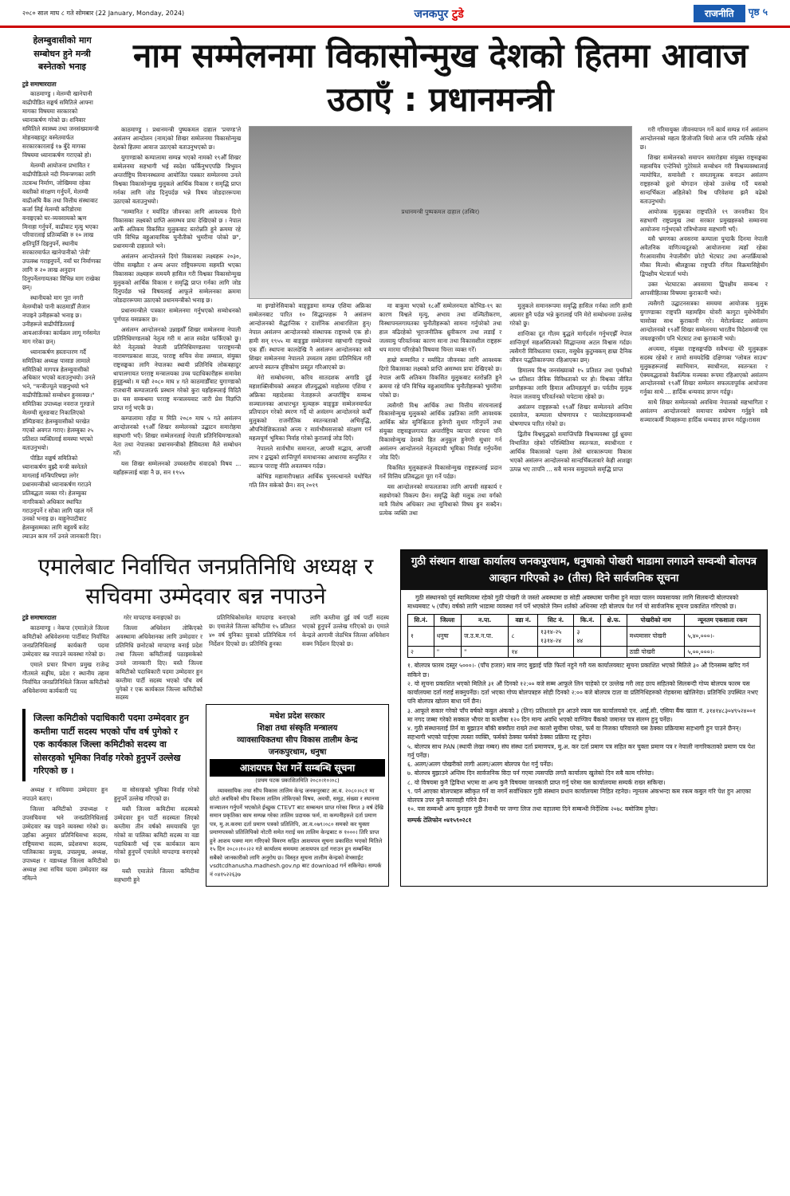२०८० साल माघ ८ गते सोमबार (22 January, Monday, 2024)
जनकपुर टुडे
राजनीति पृष्ठ ५
हेलम्बुवासीको माग सम्बोधन हुने मन्त्री बस्नेतको भनाइ
टुडे समाचारदाता
काठमाण्डु । मेलम्ची खानेपानी बाढीपीडित सङ्घर्ष समितिले आफ्ना मागका विषयमा सरकारको ध्यानाकर्षण गरेको छ। शनिबार समितिले स्वास्थ्य तथा जनसंख्यामन्त्री मोहनबहादुर बस्नेतमार्फत सरकारकारलाई १७ बुँदे मागका विषयमा ध्यानाकर्षण गराएको हो।
मेलम्ची आयोजना प्रभावित र बाढीपीडितले नदी नियन्त्रणका लागि तटबन्ध निर्माण, जोखिममा रहेका बस्तीको संरक्षण गर्नुपर्ने, मेलम्ची बाढीअघि बैंक तथा वित्तीय संस्थाबाट कर्जा लिई मेलम्ची करिडोरमा बनाइएको घर-व्यवसायको ऋण मिनाहा गर्नुपर्ने, बाढीबाट मृत्यु भएका परिवारलाई प्रतिव्यक्ति रु १० लाख क्षतिपूर्ति दिइनुपर्ने, स्थानीय सरकारमार्फत खानेपानीको 'लेवी' उपलब्ध गराइनुपर्ने, नयाँ घर निर्माणका लागि रु २० लाख अनुदान दिनुपर्नेलगायतका विभिन्न माग राखेका छन्।
स्थानीयको माग पूरा नगरी मेलम्चीको पानी काठमाडौँ लैजान नपाइने उनीहरूको भनाइ छ। उनीहरूले बाढीपीडितलाई आयआर्जनका कार्यक्रम लागू गर्नसमेत माग गरेका छन्।
ध्यानाकर्षण हस्तान्तरण गर्दै समितिका अध्यक्ष पासाङ लामाले समितिको मागपत्र हेलम्बुवासीको अधिकार भएको बताउनुभयो। उनले भने, "मन्त्रीज्यूले चाहनुभयो भने बाढीपीडितको सम्बोधन हुनसक्छ।" समितिका उपाध्यक्ष नवराज गुरुङले मेलम्ची सुरुङबाट निकालिएको डम्पिङबाट हेलम्बुवासीको घरखेत गएको अवगत गराए। हेलम्बुका २५ प्रतिशत व्यक्तिलाई समस्या भएको बताउनुभयो।
पीडित सङ्घर्ष समितिको ध्यानाकर्षण बुझ्दै मन्त्री बस्नेतले मागलाई मन्त्रिपरिषद्मा लगेर प्रधानमन्त्रीको ध्यानाकर्षण गराउने प्रतिबद्धता व्यक्त गरे। हेलम्बुका नागरिकको अधिकार स्थापित गराउनुपर्ने र सोका लागि पहल गर्ने उनको भनाइ छ। बाहुनेपाटीबाट हेलम्बुसम्मका लागि बहुवर्षे बजेट ल्याउन काम गर्ने उनले जानकारी दिए।
नाम सम्मेलनमा विकासोन्मुख देशको हितमा आवाज उठाएँ : प्रधानमन्त्री
काठमाण्डु । प्रधानमन्त्री पुष्पकमल दाहाल 'प्रचण्ड'ले असंलग्न आन्दोलन (नाम)को शिखर सम्मेलनमा विकासोन्मुख देशको हितमा आवाज उठाएको बताउनुभएको छ।
युगाण्डाको कम्पालामा सम्पन्न भएको नामको १९औँ शिखर सम्मेलनमा सहभागी भई स्वदेश फर्किनुभएपछि त्रिभुवन अन्तर्राष्ट्रिय विमानस्थलमा आयोजित पत्रकार सम्मेलनमा उनले विश्वका विकासोन्मुख मुलुकले आर्थिक विकास र समृद्धि प्राप्त गर्नका लागि जोड दिनुपर्दछ भन्ने विषय जोडदाररूपमा उठाएको बताउनुभयो।
"सम्मानित र मर्यादित जीवनका लागि आवश्यक दिगो विकासका लक्ष्यको प्राप्ति असम्भव प्रायः देखिएको छ । नेपाल आफैँ अतिकम विकसित मुलुकबाट स्तरोन्नति हुने क्रममा रहे पनि विभिन्न बहुआयामिक चुनौतीको भुमरीमा परेको छ", प्रधानमन्त्री दाहालले भने।
असंलग्न आन्दोलनले दिगो विकासका लक्ष्यहरू २०३०, पेरिस सम्झौता र अन्य अन्तर राष्ट्रियरूपमा सहमति भएका विकासका लक्ष्यहरू समयमै हासिल गरी विश्वका विकासोन्मुख मुलुकको आर्थिक विकास र समृद्धि प्राप्त गर्नका लागि जोड दिनुपर्दछ भन्ने विषयलाई आफूले सम्मेलनका क्रममा जोडदाररूपमा उठाएको प्रधानमन्त्रीको भनाइ छ।
प्रधानमन्त्रीले पत्रकार सम्मेलनमा गर्नुभएको सम्बोधनको पूर्णपाठ यसप्रकार छ।
असंलग्न आन्दोलनको उन्नाइसौँ शिखर सम्मेलनमा नेपाली प्रतिनिधिमण्डलको नेतृत्व गरी म आज स्वदेश फर्किएको छु। मेरो नेतृत्वको नेपाली प्रतिनिधिमण्डलमा परराष्ट्रमन्त्री नारायणप्रकाश साउद, परराष्ट्र सचिव सेवा लम्साल, संयुक्त राष्ट्रसङ्घका लागि नेपालका स्थायी प्रतिनिधि लोकबहादुर थापालगायत परराष्ट्र मन्त्रालयका उच्च पदाधिकारीहरू समावेश हुनुहुन्थ्यो। म यही २०८० माघ ४ गते काठमाडौँबाट युगाण्डाको राजधानी कम्पालातर्फ प्रस्थान गरेको कुरा यहाँहरूलाई विदितै छ। यस सम्बन्धमा परराष्ट्र मन्त्रालयबाट जारी प्रेस विज्ञप्ति प्राप्त गर्नु भएकै छ।
कम्पालामा रहँदा म मिति २०८० माघ ५ गते असंलग्न आन्दोलनको १९औँ शिखर सम्मेलनको उद्घाटन समारोहमा सहभागी भएँ। शिखर सम्मेलनलाई नेपाली प्रतिनिधिमण्डलको नेता तथा नेपालका प्रधानमन्त्रीको हैसियतमा मैले सम्बोधन गरेँ।
यस शिखर सम्मेलनको उच्चस्तरीय संवादको विषय ... यहाँहरूलाई थाहा नै छ, सन १९५५
प्रधानमन्त्री पुष्पकमल दाहाल (तस्बिर)
मा इण्डोनेसियाको बाङ्डुङमा सम्पन्न एशिया अफ्रिका सम्मेलनबाट पारित १० सिद्धान्तहरू नै असंलग्न आन्दोलनको सैद्धान्तिक र दार्शनिक आधारशिला हुन्। नेपाल असंलग्न आन्दोलनको संस्थापक राष्ट्रमध्ये एक हो। हामी सन् १९५५ मा बाङ्डुङ सम्मेलनमा सहभागी राष्ट्रमध्ये एक हौँ। स्थापना कालदेखि नै असंलग्न आन्दोलनका सबै शिखर सम्मेलनमा नेपालले उच्चतम तहमा प्रतिनिधित्व गरी आफ्नो स्वतन्त्र दृष्टिकोण प्रस्तुत गरिआएको छ।
मेरो सम्बोधनमा, करिब सातदशक अगाडि दुई महाशक्तिबीचको असहज शीतयुद्धको माहोलमा एशिया र अफ्रिका महादेशका नेताहरूले अन्तर्राष्ट्रिय सम्बन्ध सञ्चालनका आधारभूत मूल्यहरू बाङ्डुङ सम्मेलनमार्फत प्रतिपादन गरेको स्मरण गर्दै यो असंलग्न आन्दोलनले कयौँ मुलुकको राजनीतिक स्वतन्त्रताको अभिवृद्धि, औपनिवेशिकताको अन्त्य र सार्वभौमसत्ताको संरक्षण गर्न महत्वपूर्ण भूमिका निर्वाह गरेको कुरालाई जोड दिएँ।
नेपालले सार्वभौम समानता, आपसी सद्भाव, आपसी लाभ र द्वन्द्वको शान्तिपूर्ण समाधानका आधारमा सन्तुलित र स्वतन्त्र परराष्ट्र नीति अवलम्बन गर्दछ।
कोभिड महामारीपश्चात आर्थिक पुनरुत्थानले यथोचित गति लिन सकेको छैन। सन् २०१९
मा बाकुमा भएको १८औँ सम्मेलनयता कोभिड-१९ का कारण विश्वले मृत्यु, अभाव तथा वञ्चितीकरण, विस्थापनलगायतका चुनौतीहरूको सामना गर्नुपरेको तथा हाल बढिरहेको भूराजनीतिक ध्रुवीकरण तथा लडाइँ र जलवायु परिवर्तनका कारण साना तथा विकासशील राष्ट्रहरू थप मारमा परिरहेको विषयमा चिन्ता व्यक्त गरेँ।
हाम्रो सम्मानित र मर्यादित जीवनका लागि आवश्यक दिगो विकासका लक्ष्यको प्राप्ति असम्भव प्रायः देखिएको छ। नेपाल आफैँ अतिकम विकसित मुलुकबाट स्तरोन्नति हुने क्रममा रहे पनि विभिन्न बहुआयामिक चुनौतीहरूको भुमरीमा परेको छ।
त्यसैगरी विश्व आर्थिक तथा वित्तीय संरचनालाई विकासोन्मुख मुलुकको आर्थिक उन्नतिका लागि आवश्यक आर्थिक स्रोत सुनिश्चितता हुनेगरी सुधार गरिनुपर्ने तथा संयुक्त राष्ट्रसङ्घलगायत अन्तर्राष्ट्रिय व्यापार संरचना पनि विकासोन्मुख देशको हित अनुकूल हुनेगरी सुधार गर्न असंलग्न आन्दोलनले नेतृत्वदायी भूमिका निर्वाह गर्नुपर्नेमा जोड दिएँ।
विकसित मुलुकहरूले विकासोन्मुख राष्ट्रहरूलाई प्रदान गर्ने वित्तिय प्रतिबद्धता पूरा गर्ने पर्दछ।
यस आन्दोलनको सफलताका लागि आपसी सहकार्य र सहयोगको विकल्प छैन। समृद्धि केही मलुक तथा वर्गको मात्रै विशेष अधिकार तथा सुविधाको विषय हुन सक्दैन। प्रत्येक व्यक्ति तथा
मुलुकले समानरूपमा समृद्धि हासिल गर्नका लागि हामी अग्रसर हुनै पर्दछ भन्ने कुरालाई पनि मेरो सम्बोधनमा उल्लेख गरेको छु।
शान्तिका दूत गौतम बुद्धले मार्गदर्शन गर्नुभएझैँ नेपाल शान्तिपूर्ण सहअस्तित्वको सिद्धान्तमा अटल विश्वास गर्दछ। त्यसैगरी विविधतामा एकता, वसुधैव कुटुम्बकम् हाम्रा दैनिक जीवन पद्धतिकारुपमा रहिआएका छन्।
हिमालय विश्व जनसंख्याको १५ प्रतिशत तथा पृथ्वीको ५० प्रतिशत जैविक विविधताको घर हो। विश्वका जीवित प्राणीहरूका लागि हिमाल अतिमहत्पूर्ण छ। पर्वतीय मुलुक नेपाल जलवायु परिवर्तनको चपेटामा रहेको छ।
असंलग्न राष्ट्रहरूको १९औँ शिखर सम्मेलनले अन्तिम दस्तावेज, कम्पाला घोषणापत्र र प्यालेस्टाइनसम्बन्धी घोषणापत्र पारित गरेको छ।
द्वितीय विश्वयुद्धको समाप्तिपछि विश्वव्यवस्था दुई ध्रुवमा विभाजित रहेको परिस्थितिमा स्वतन्त्रता, स्वाधीनता र आर्थिक विकासको पक्षमा तेस्रो धारकारूपमा विकास भएको असंलग्न आन्दोलनको सान्दर्भिकताबारे केही आशङ्का उत्पन्न भए तापनि ... सबै मानव समुदायले समृद्धि प्राप्त
गरी गरिमायुक्त जीवनयापन गर्ने कार्य सम्पन्न गर्न असंलग्न आन्दोलनको महत्व हिजोजति थियो आज पनि त्यत्तिकै रहेको छ।
शिखर सम्मेलनको समापन समारोहमा संयुक्त राष्ट्रसङ्घका महासचिव एन्टेनियो गुटेरेसले सम्बोधन गरी विश्वव्यवस्थालाई न्यायोचित, समावेशी र समतामूलक बनाउन असंलग्न राष्ट्रहरुको ठूलो योगदान रहेको उल्लेख गर्दै यसको सान्दर्भिकता अहिलेको विश्व परिवेशमा झनै बढेको बताउनुभयो।
आयोजक मुलुकका राष्ट्रपतिले १९ जनवरीका दिन सहभागी राष्ट्रप्रमुख तथा सरकार प्रमुखहरुको सम्मानमा आयोजना गर्नुभएको रात्रिभोजमा सहभागी भएँ।
यसै भ्रमणका अवसरमा कम्पाला पुग्दाकै दिनमा नेपाली अवैतनिक वाणिज्यदूतको आयोजनामा त्यहाँ रहेका गैरआवासीय नेपालीसँग छोटो भेटघाट तथा अन्तर्क्रियाको मौका मिल्यो। श्रीलङ्काका राष्ट्रपति रणिल विक्रमासिङ्गेसँग द्विपक्षीय भेटवार्ता भयो।
उक्त भेटघाटका अवसरमा द्विपक्षीय सम्बन्ध र आपसीहितका विषयमा कुराकानी भयो।
त्यसैगरी उद्घाटनसत्रका समयमा आयोजक मुलुक युगाण्डाका राष्ट्रपति महामहिम योवरी कागुटा मुसेभेनीसँग चासोका साथ कुराकानी गरे। मेरोतर्फबाट असंलग्न आन्दोलनको १९औँ शिखर सम्मेलनमा भारतीय विदेशमन्त्री एस जयशङ्करसँग पनि भेटघाट तथा कुराकानी भयो।
अन्त्यमा, संयुक्त राष्ट्रसङ्घपछि सबैभन्दा धेरै मुलुकहरू सदस्य रहेको र लामो समयदेखि दक्षिणका 'ग्लोबल साउथ' मुलुकहरूलाई स्वाभिमान, स्वाधीनता, स्वतन्त्रता र ऐक्यबद्धताको वैकल्पिक मञ्चका रूपमा रहिआएको असंलग्न आन्दोलनको १९औँ शिखर सम्मेलन सफलतापूर्वक आयोजना गर्नुका साथै ... हार्दिक धन्यवाद ज्ञापन गर्दछु।
साथै शिखर सम्मेलनको अवधिमा नेपालको सहभागिता र असंलग्न आन्दोलनबारे समाचार सम्प्रेषण गर्नुहुने सबै सञ्चारकर्मी मित्रहरूमा हार्दिक धन्यवाद ज्ञापन गर्दछु।रासस
एमालेबाट निर्वाचित जनप्रतिनिधि अध्यक्ष र सचिवमा उम्मेदवार बन्न नपाउने
टुडे समाचारदाता
काठमाण्डु । नेकपा (एमाले)ले जिल्ला कमिटीको अधिवेशनमा पार्टीबाट निर्वाचित जनप्रतिनिधिलाई कार्यकारी पदमा उम्मेदवार बन्न नपाउने व्यवस्था गरेको छ।
एमाले प्रचार विभाग प्रमुख राजेन्द्र गौतमले सङ्घीय, प्रदेश र स्थानीय तहमा निर्वाचित जनप्रतिनिधिले जिल्ला कमिटीको अधिवेशनमा कार्यकारी पद
गरेर मापदण्ड बनाइएको छ।
जिल्ला अधिवेशन तोकिएको अवस्थामा अधिवेशनका लागि उम्मेदवार र प्रतिनिधि छनोटको मापदण्ड बनाई प्रदेश तथा जिल्ला कमिटीलाई पठाइसकेको उनले जानकारी दिए। यस्तै जिल्ला कमिटीको पदाधिकारी पदमा उम्मेदवार हुन कम्तीमा पार्टी सदस्य भएको पाँच वर्ष पुगेको र एक कार्यकाल जिल्ला कमिटीको सदस्य
प्रतिनिधिकोसमेत मापदण्ड बनाएको छ। एमालेले जिल्ला कमिटीमा १५ प्रतिशत ४० वर्ष मुनिका युवाको प्रतिनिधित्व गर्न निर्देशन दिएको छ। प्रतिनिधि हुनका
लागि कम्तीमा दुई वर्ष पार्टी सदस्य भएको हुनुपर्ने उल्लेख गरिएको छ। एमाले केन्द्रले आगामी जेठभित्र जिल्ला अधिवेशन सक्न निर्देशन दिएको छ।
जिल्ला कमिटीको पदाधिकारी पदमा उम्मेदवार हुन कम्तीमा पार्टी सदस्य भएको पाँच वर्ष पुगेको र एक कार्यकाल जिल्ला कमिटीको सदस्य वा सोसरहको भूमिका निर्वाह गरेको हुनुपर्ने उल्लेख गरिएको छ ।
अध्यक्ष र सचिवमा उम्मेदवार हुन नपाउने बताए।
जिल्ला कमिटीको उपाध्यक्ष र उपसचिवमा भने जनप्रतिनिधिलाई उम्मेदवार बन्न पाइने व्यवस्था गरेको छ। उहाँका अनुसार प्रतिनिधिसभा सदस्य, राष्ट्रियसभा सदस्य, प्रदेशसभा सदस्य, पालिकाका प्रमुख, उपप्रमुख, अध्यक्ष, उपाध्यक्ष र वडाध्यक्ष जिल्ला कमिटीको अध्यक्ष तथा सचिव पदमा उम्मेदवार बन्न नमिल्ने
वा सोसरहको भूमिका निर्वाह गरेको हुनुपर्ने उल्लेख गरिएको छ।
यस्तै जिल्ला कमिटीमा सदस्यको उम्मेदवार हुन पार्टी सदस्यता लिएको कम्तीमा तीन वर्षको समयावधि पूरा गरेको वा पालिका कमिटी सदस्य वा वडा पदाधिकारी भई एक कार्यकाल काम गरेको हुनुपर्ने एमालेले मापदण्ड बनाएको छ।
यस्तै एमालेले जिल्ला कमिटीमा सहभागी हुने
मधेश प्रदेश सरकार
शिक्षा तथा संस्कृति मन्त्रालय
व्यावसायिकतथा सीप विकास तालीम केन्द्र
जनकपुरधाम, धनुषा
आशयपत्र पेश गर्ने सम्बन्धि सूचना
(प्रथम पटक प्रकाशितमिति २०८०।१०।०८)
व्यावसायिक तथा सीप विकास तालिम केन्द्र जनकपुरबाट आ.व. २०८०।०८१ मा छोटो अवधिको सीप विकास तालिम तोकिएको विषय, अवधी, समुह, संख्या र स्थानमा सञ्चालन गर्नुपर्ने भएकोले ईच्छुक CTEVT बाट सम्बन्धन प्राप्त गरेका विगत ३ वर्ष देखि समान प्रकृतिका काम सम्पन्न गरेका तालिम प्रदायक फर्म, वा कम्पनीहरुले दर्ता प्रमाण पत्र, मु.अ.करमा दर्ता प्रमाण पत्रको प्रतिलिपि, आ.व.०७९।०८० समको कर चुक्ता प्रमाणपत्रको प्रतिलिपिको नोटरी समेत गराई यस तालिम केन्द्रबाट रु १०००। तिरि प्राप्त हुने आशय पत्रमा माग गरिएको विवरण सहित आशयपत्र सूचना प्रकाशित भएको मितिले १५ दिन २०८०।१०।२२ गते कार्यालय समयमा आशयपत्र दर्ता गराउन हुन सम्बन्धित सबैको जानकारीको लागि अनुरोध छ। विस्तृत सूचना तालीम केन्द्रको वेभसाईट vsdtcdhanusha.madhesh.gov.np बाट download गर्न सकिनेछ। सम्पर्क नं ०४१५२२६३७
गुठी संस्थान शाखा कार्यालय जनकपुरधाम, धनुषाको पोखरी भाडामा लगाउने सम्वन्धी बोलपत्र आव्हान गरिएको ३० (तीस) दिने सार्वजनिक सूचना
गुठी संस्थानको पूर्व स्वामित्वमा रहेको गुठी पोखरी जे जस्तो अवस्थामा छ सोही अवस्थामा पानीमा हुने माछा पालन व्यवसायका लागि सिलबन्दी बोलपत्रको माध्यमबाट ५ (पाँच) वर्षको लागि भाडामा व्यवस्था गर्न पर्ने भएकोले निम्न शर्तको अधिनमा रही बोलपत्र पेश गर्न यो सार्वजनिक सूचना प्रकाशित गरिएको छ।
| सि.नं. | जिल्ला | न.पा. | वडा नं. | सिट नं. | कि.नं. | क्षे.फ. | पोखरीको नाम | न्यूनतम एकशाला रकम |
| --- | --- | --- | --- | --- | --- | --- | --- | --- |
| १ | धनुषा | ज.उ.म.न.पा. | ८ | १३१४-२५ १३१४-२४ | ३ ४४ | | मध्यमासर पोखरी | ५,४०,०००।- |
| २ | " | " | १४ | | | | ठाडी पोखरी | ५,००,०००।- |
१. बोलपत्र फारम दस्तुर ५०००।- (पाँच हजार) मात्र नगद बुझाई पछि फिर्ता नहुने गरी यस कार्यालयबाट सूचना प्रकाशित भएको मितिले ३० औ दिनसम्म खरिद गर्न सकिने छ।
२. यो सूचना प्रकाशित भएको मितिले ३१ औं दिनको १२:०० बजे सम्म आफूले लिन चाहेको दर उल्लेख गरी लाह छाप सहितको सिलबन्दी गोप्य बोलपत्र फारम यस कार्यालयमा दर्ता गराई सक्नुपर्नेछ। दर्ता भएका गोप्य बोलपत्रहरु सोही दिनको २:०० बजे बोलपत्र दाता वा प्रतिनिधिहरुको रोहबरमा खोलिनेछ। प्रतिनिधि उपस्थित नभए पनि बोलपत्र खोलन बाधा पर्ने छैन।
३. आफूले सकार गरेको पाँच वर्षको कबुल अंकको ३ (तिन) प्रतिशतले हुन आउने रकम यस कार्यालयको एन. आई.सी. एसिया बैंक खाता नं. ३१४१४८३०४९५२४००१ मा नगद जम्मा गरेको सक्कल भौचर वा कम्तीमा १२० दिन मान्य अवधि भएको वाण्जिय बैंकको जमानत पत्र संलग्न हुनु पर्नेछ।
४. गुठी संस्थानलाई तिर्न वा बुझाउन बाँकी बक्यौता राख्ने तथा कालो सुचीमा परेका, फर्म वा निजका परिवारले यस ठेक्का प्रक्रियामा सहभागी हुन पाउने छैनन्। सहभागी भएको पाईएमा त्यस्ता व्यक्ति, फर्मको ठेक्का फर्मको ठेक्का प्रक्रिया रद्द हुनेछ।
५. बोलपत्र साथ PAN (स्थायी लेखा नम्बर) संघ संस्था दर्ता प्रमाणपत्र, मु.अ. कर दर्ता प्रमाण पत्र सहित कर चुक्ता प्रमाण पत्र र नेपाली नागरिकताको प्रमाण पत्र पेश गर्नु पर्नेछ।
६. अलग/अलग पोखरीको लागी अलग/अलग बोलपत्र पेश गर्नु पर्नेछ।
७. बोलपत्र बुझाउने अन्तिम दिन सार्वजनिक विदा पर्न गएमा त्यसपछि लगतै कार्यालय खुलेको दिन सबै काम गरिनेछ।
८. यो विषयमा कुनै द्विविधा भएमा वा अन्य कुनै विषयमा जानकारी प्राप्त गर्नु परेमा यस कार्यालयमा सम्पर्क राख्न सकिन्छ।
९. पर्न आएका बोलपत्रहरु स्वीकृत गर्ने वा नगर्ने सर्वाधिकार गुठी संस्थान प्रधान कार्यालयमा निहित रहनेछ। न्यूनतम अंकभन्दा कम रकम कबुल गरि पेश हुन आएका बोलपत्र उपर कुनै कारवाही गरिने छैन।
१०. यस सम्बन्धी अन्य कुराहरु गुठी तैनाथी घर जग्गा लिज तथा वहालमा दिने सम्बन्धी निर्देशिक २०७८ बमोजिम हुनेछ।
सम्पर्क टेलिफोन ०४१५९०२८१